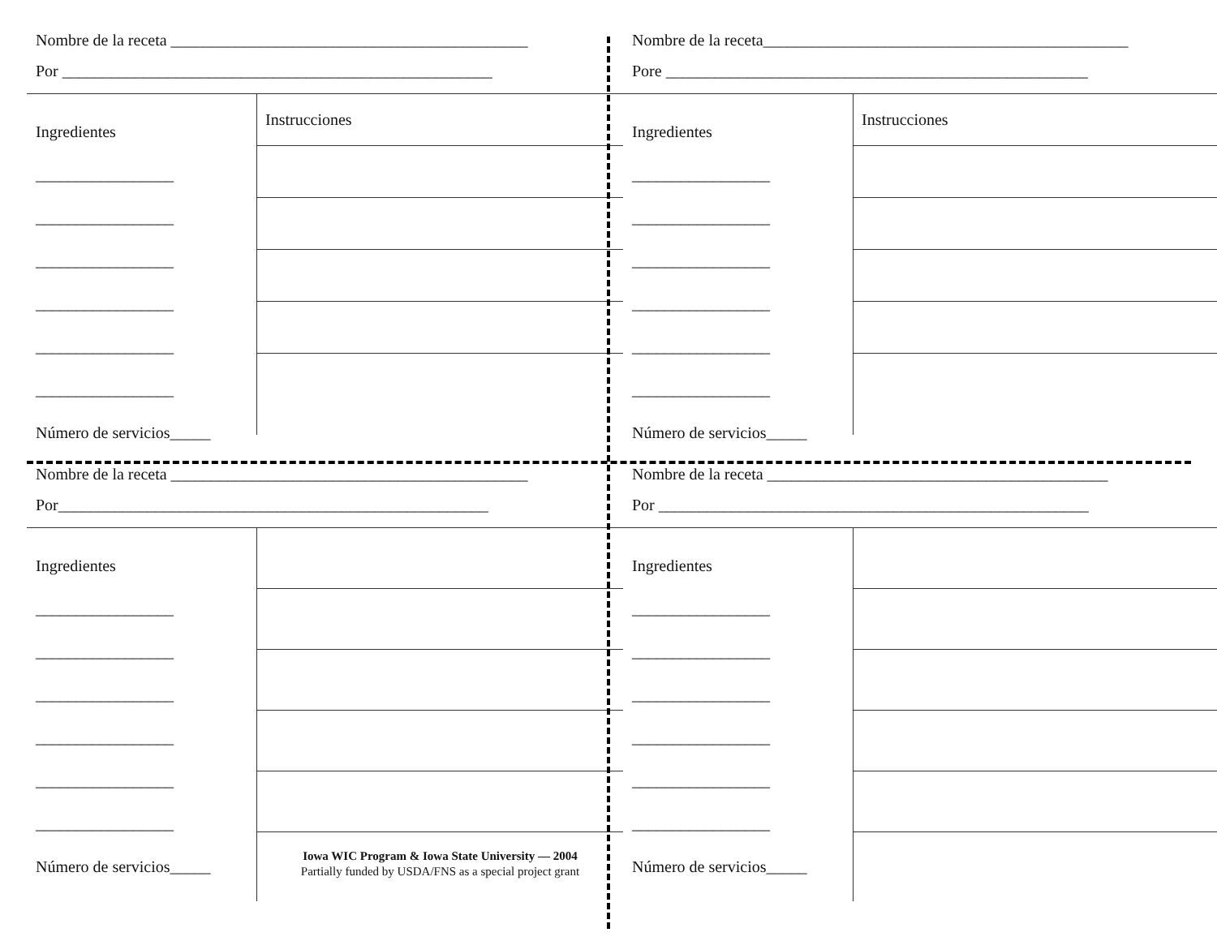Nombre de la receta ____________________________________________
Por _____________________________________________________
Ingredientes
_________________
_________________
_________________
_________________
_________________
_________________
Número de servicios_____
Instrucciones
Nombre de la receta_____________________________________________
Pore ____________________________________________________
Ingredientes
_________________
_________________
_________________
_________________
_________________
_________________
Número de servicios_____
Instrucciones
Nombre de la receta ____________________________________________
Por_____________________________________________________
Ingredientes
_________________
_________________
_________________
_________________
_________________
_________________
Número de servicios_____
Iowa WIC Program & Iowa State University — 2004
Partially funded by USDA/FNS as a special project grant
Nombre de la receta __________________________________________
Por _____________________________________________________
Ingredientes
_________________
_________________
_________________
_________________
_________________
_________________
Número de servicios_____